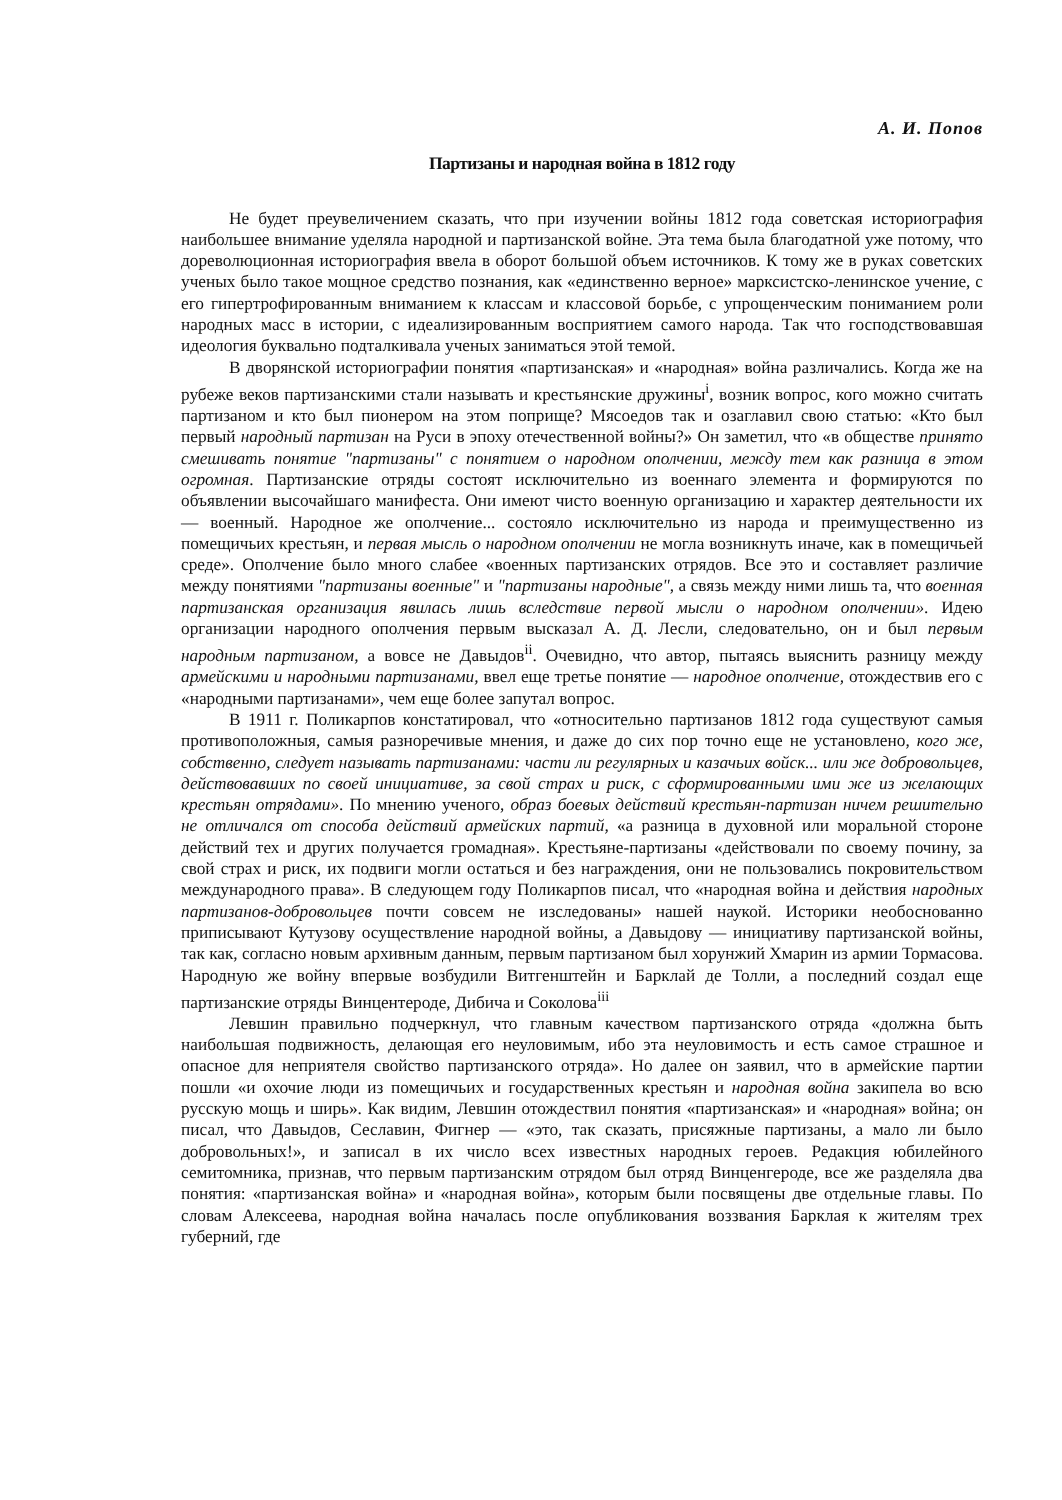А. И. Попов
Партизаны и народная война в 1812 году
Не будет преувеличением сказать, что при изучении войны 1812 года советская историография наибольшее внимание уделяла народной и партизанской войне. Эта тема была благодатной уже потому, что дореволюционная историография ввела в оборот большой объем источников. К тому же в руках советских ученых было такое мощное средство познания, как «единственно верное» марксистско-ленинское учение, с его гипертрофированным вниманием к классам и классовой борьбе, с упрощенческим пониманием роли народных масс в истории, с идеализированным восприятием самого народа. Так что господствовавшая идеология буквально подталкивала ученых заниматься этой темой.
В дворянской историографии понятия «партизанская» и «народная» война различались. Когда же на рубеже веков партизанскими стали называть и крестьянские дружины<sup>i</sup>, возник вопрос, кого можно считать партизаном и кто был пионером на этом поприще? Мясоедов так и озаглавил свою статью: «Кто был первый народный партизан на Руси в эпоху отечественной войны?» Он заметил, что «в обществе принято смешивать понятие "партизаны" с понятием о народном ополчении, между тем как разница в этом огромная. Партизанские отряды состоят исключительно из военнаго элемента и формируются по объявлении высочайшаго манифеста. Они имеют чисто военную организацию и характер деятельности их — военный. Народное же ополчение... состояло исключительно из народа и преимущественно из помещичьих крестьян, и первая мысль о народном ополчении не могла возникнуть иначе, как в помещичьей среде». Ополчение было много слабее «военных партизанских отрядов. Все это и составляет различие между понятиями "партизаны военные" и "партизаны народные", а связь между ними лишь та, что военная партизанская организация явилась лишь вследствие первой мысли о народном ополчении». Идею организации народного ополчения первым высказал А. Д. Лесли, следовательно, он и был первым народным партизаном, а вовсе не Давыдов<sup>ii</sup>. Очевидно, что автор, пытаясь выяснить разницу между армейскими и народными партизанами, ввел еще третье понятие — народное ополчение, отождествив его с «народными партизанами», чем еще более запутал вопрос.
В 1911 г. Поликарпов констатировал, что «относительно партизанов 1812 года существуют самыя противоположныя, самыя разноречивые мнения, и даже до сих пор точно еще не установлено, кого же, собственно, следует называть партизанами: части ли регулярных и казачьих войск... или же добровольцев, действовавших по своей инициативе, за свой страх и риск, с сформированными ими же из желающих крестьян отрядами». По мнению ученого, образ боевых действий крестьян-партизан ничем решительно не отличался от способа действий армейских партий, «а разница в духовной или моральной стороне действий тех и других получается громадная». Крестьяне-партизаны «действовали по своему почину, за свой страх и риск, их подвиги могли остаться и без награждения, они не пользовались покровительством международного права». В следующем году Поликарпов писал, что «народная война и действия народных партизанов-добровольцев почти совсем не изследованы» нашей наукой. Историки необоснованно приписывают Кутузову осуществление народной войны, а Давыдову — инициативу партизанской войны, так как, согласно новым архивным данным, первым партизаном был хорунжий Хмарин из армии Тормасова. Народную же войну впервые возбудили Витгенштейн и Барклай де Толли, а последний создал еще партизанские отряды Винцентероде, Дибича и Соколова<sup>iii</sup>
Левшин правильно подчеркнул, что главным качеством партизанского отряда «должна быть наибольшая подвижность, делающая его неуловимым, ибо эта неуловимость и есть самое страшное и опасное для неприятеля свойство партизанского отряда». Но далее он заявил, что в армейские партии пошли «и охочие люди из помещичьих и государственных крестьян и народная война закипела во всю русскую мощь и ширь». Как видим, Левшин отождествил понятия «партизанская» и «народная» война; он писал, что Давыдов, Сеславин, Фигнер — «это, так сказать, присяжные партизаны, а мало ли было добровольных!», и записал в их число всех известных народных героев. Редакция юбилейного семитомника, признав, что первым партизанским отрядом был отряд Винценгероде, все же разделяла два понятия: «партизанская война» и «народная война», которым были посвящены две отдельные главы. По словам Алексеева, народная война началась после опубликования воззвания Барклая к жителям трех губерний, где